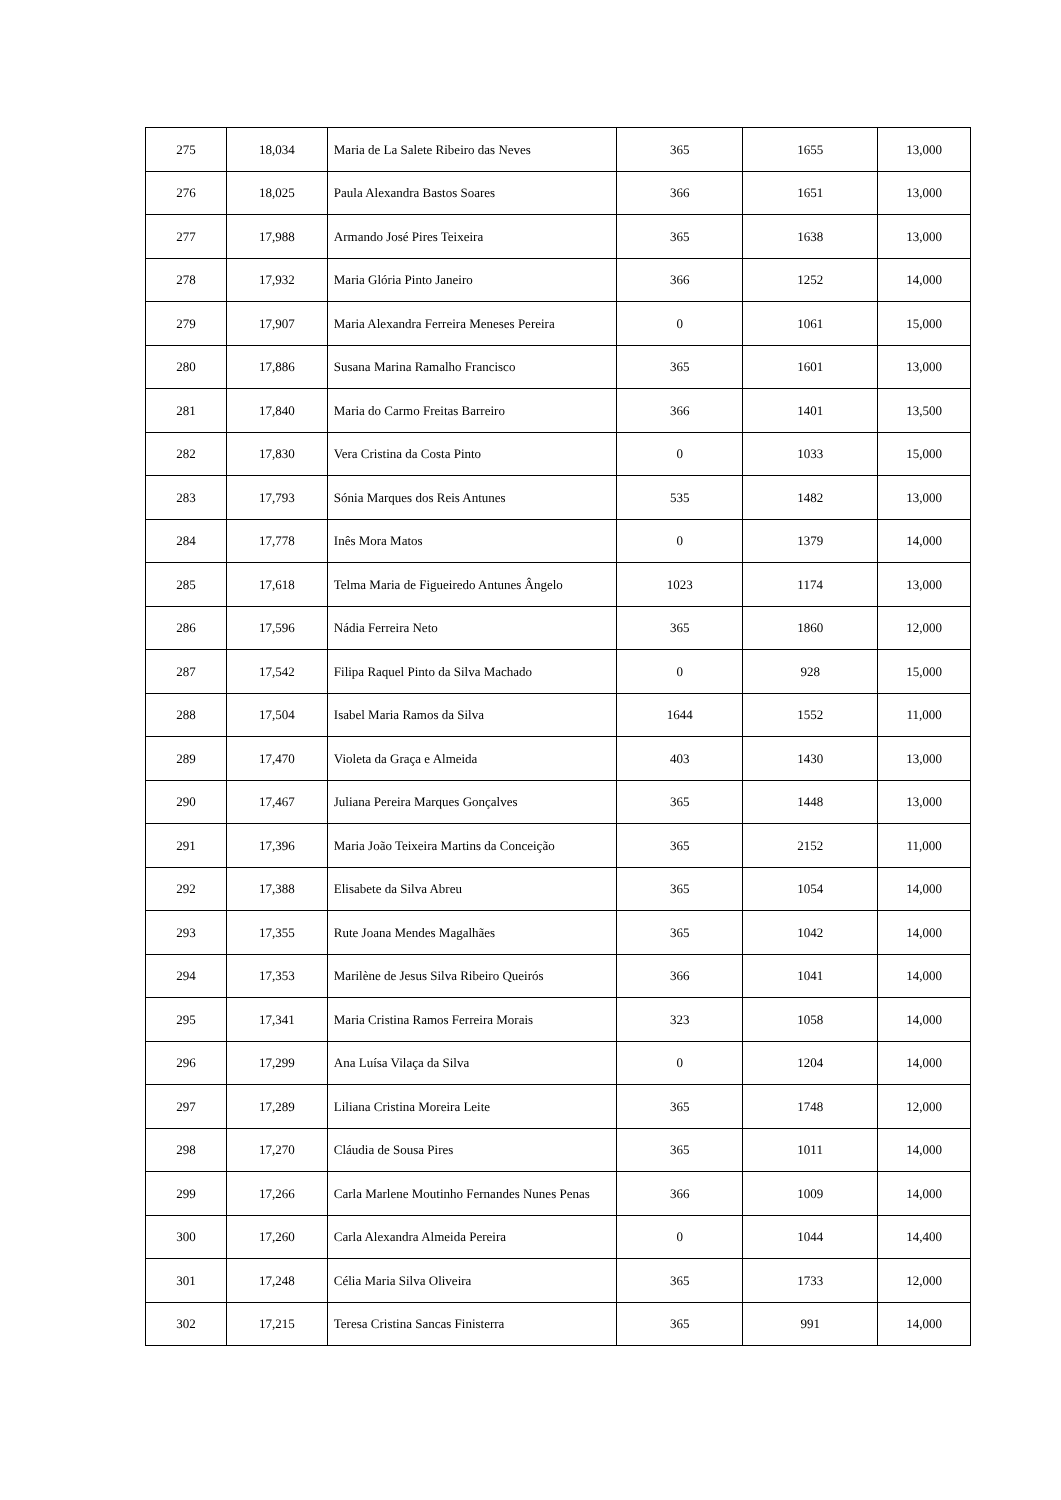| 275 | 18,034 | Maria de La Salete Ribeiro das Neves | 365 | 1655 | 13,000 |
| 276 | 18,025 | Paula Alexandra Bastos Soares | 366 | 1651 | 13,000 |
| 277 | 17,988 | Armando José Pires Teixeira | 365 | 1638 | 13,000 |
| 278 | 17,932 | Maria Glória Pinto Janeiro | 366 | 1252 | 14,000 |
| 279 | 17,907 | Maria Alexandra Ferreira Meneses Pereira | 0 | 1061 | 15,000 |
| 280 | 17,886 | Susana Marina Ramalho Francisco | 365 | 1601 | 13,000 |
| 281 | 17,840 | Maria do Carmo Freitas Barreiro | 366 | 1401 | 13,500 |
| 282 | 17,830 | Vera Cristina da Costa Pinto | 0 | 1033 | 15,000 |
| 283 | 17,793 | Sónia Marques dos Reis Antunes | 535 | 1482 | 13,000 |
| 284 | 17,778 | Inês Mora Matos | 0 | 1379 | 14,000 |
| 285 | 17,618 | Telma Maria de Figueiredo Antunes Ângelo | 1023 | 1174 | 13,000 |
| 286 | 17,596 | Nádia Ferreira Neto | 365 | 1860 | 12,000 |
| 287 | 17,542 | Filipa Raquel Pinto da Silva Machado | 0 | 928 | 15,000 |
| 288 | 17,504 | Isabel Maria Ramos da Silva | 1644 | 1552 | 11,000 |
| 289 | 17,470 | Violeta da Graça e Almeida | 403 | 1430 | 13,000 |
| 290 | 17,467 | Juliana Pereira Marques Gonçalves | 365 | 1448 | 13,000 |
| 291 | 17,396 | Maria João Teixeira Martins da Conceição | 365 | 2152 | 11,000 |
| 292 | 17,388 | Elisabete da Silva Abreu | 365 | 1054 | 14,000 |
| 293 | 17,355 | Rute Joana Mendes Magalhães | 365 | 1042 | 14,000 |
| 294 | 17,353 | Marilène de Jesus Silva Ribeiro Queirós | 366 | 1041 | 14,000 |
| 295 | 17,341 | Maria Cristina Ramos Ferreira Morais | 323 | 1058 | 14,000 |
| 296 | 17,299 | Ana Luísa Vilaça da Silva | 0 | 1204 | 14,000 |
| 297 | 17,289 | Liliana Cristina Moreira Leite | 365 | 1748 | 12,000 |
| 298 | 17,270 | Cláudia de Sousa Pires | 365 | 1011 | 14,000 |
| 299 | 17,266 | Carla Marlene Moutinho Fernandes Nunes Penas | 366 | 1009 | 14,000 |
| 300 | 17,260 | Carla Alexandra Almeida Pereira | 0 | 1044 | 14,400 |
| 301 | 17,248 | Célia Maria Silva Oliveira | 365 | 1733 | 12,000 |
| 302 | 17,215 | Teresa Cristina Sancas Finisterra | 365 | 991 | 14,000 |